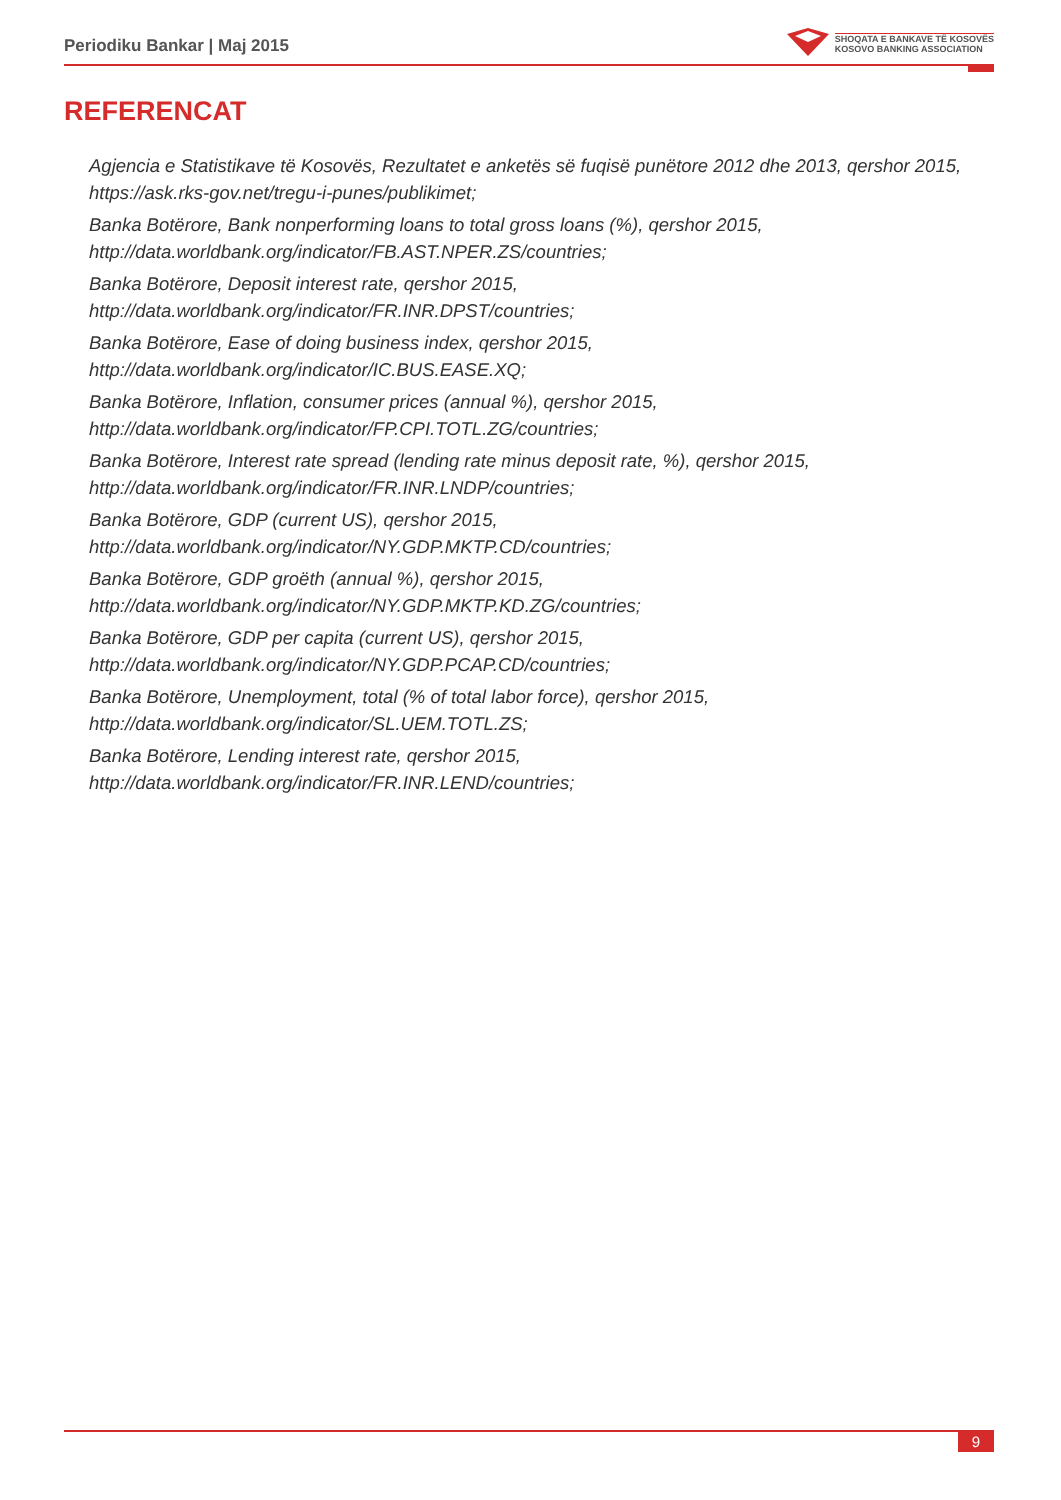Periodiku Bankar | Maj 2015
SHOQATA E BANKAVE TË KOSOVËS
KOSOVO BANKING ASSOCIATION
REFERENCAT
Agjencia e Statistikave të Kosovës, Rezultatet e anketës së fuqisë punëtore 2012 dhe 2013, qershor 2015, https://ask.rks-gov.net/tregu-i-punes/publikimet;
Banka Botërore, Bank nonperforming loans to total gross loans (%), qershor 2015, http://data.worldbank.org/indicator/FB.AST.NPER.ZS/countries;
Banka Botërore, Deposit interest rate, qershor 2015, http://data.worldbank.org/indicator/FR.INR.DPST/countries;
Banka Botërore, Ease of doing business index, qershor 2015, http://data.worldbank.org/indicator/IC.BUS.EASE.XQ;
Banka Botërore, Inflation, consumer prices (annual %), qershor 2015, http://data.worldbank.org/indicator/FP.CPI.TOTL.ZG/countries;
Banka Botërore, Interest rate spread (lending rate minus deposit rate, %), qershor 2015, http://data.worldbank.org/indicator/FR.INR.LNDP/countries;
Banka Botërore, GDP (current US), qershor 2015, http://data.worldbank.org/indicator/NY.GDP.MKTP.CD/countries;
Banka Botërore, GDP groëth (annual %), qershor 2015, http://data.worldbank.org/indicator/NY.GDP.MKTP.KD.ZG/countries;
Banka Botërore, GDP per capita (current US), qershor 2015, http://data.worldbank.org/indicator/NY.GDP.PCAP.CD/countries;
Banka Botërore, Unemployment, total (% of total labor force), qershor 2015, http://data.worldbank.org/indicator/SL.UEM.TOTL.ZS;
Banka Botërore, Lending interest rate, qershor 2015, http://data.worldbank.org/indicator/FR.INR.LEND/countries;
9